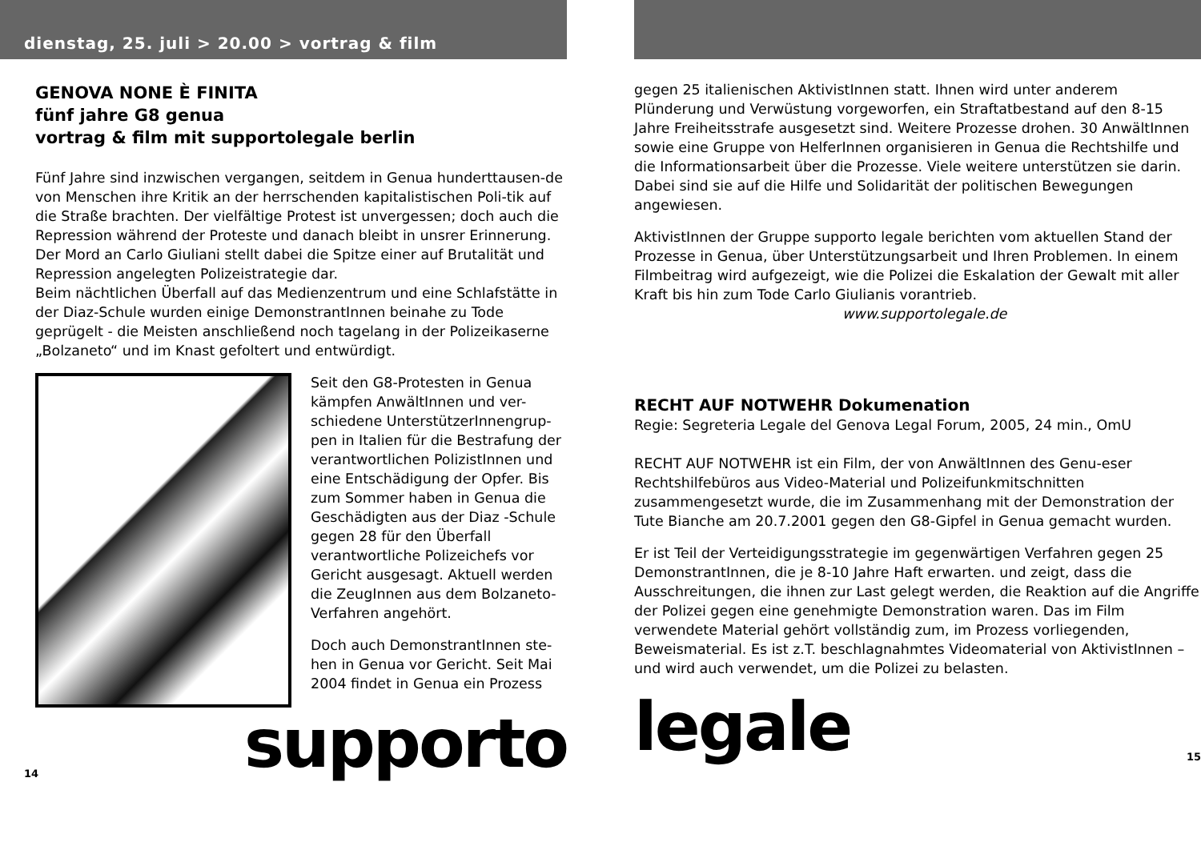dienstag, 25. juli > 20.00 > vortrag & film
GENOVA NONE È FINITA
fünf jahre G8 genua
vortrag & film mit supportolegale berlin
Fünf Jahre sind inzwischen vergangen, seitdem in Genua hunderttausen-de von Menschen ihre Kritik an der herrschenden kapitalistischen Poli-tik auf die Straße brachten. Der vielfältige Protest ist unvergessen; doch auch die Repression während der Proteste und danach bleibt in unsrer Erinnerung. Der Mord an Carlo Giuliani stellt dabei die Spitze einer auf Brutalität und Repression angelegten Polizeistrategie dar.
Beim nächtlichen Überfall auf das Medienzentrum und eine Schlafstätte in der Diaz-Schule wurden einige DemonstrantInnen beinahe zu Tode geprügelt - die Meisten anschließend noch tagelang in der Polizeikaserne „Bolzaneto“ und im Knast gefoltert und entwürdigt.
Seit den G8-Protesten in Genua kämpfen AnwältInnen und ver-schiedene UnterstützerInnengrup-pen in Italien für die Bestrafung der verantwortlichen PolizistInnen und eine Entschädigung der Opfer. Bis zum Sommer haben in Genua die Geschädigten aus der Diaz -Schule gegen 28 für den Überfall verantwortliche Polizeichefs vor Gericht ausgesagt. Aktuell werden die ZeugInnen aus dem Bolzaneto-Verfahren angehört.
Doch auch DemonstrantInnen ste-hen in Genua vor Gericht. Seit Mai 2004 findet in Genua ein Prozess
14 supporto
gegen 25 italienischen AktivistInnen statt. Ihnen wird unter anderem Plünderung und Verwüstung vorgeworfen, ein Straftatbestand auf den 8-15 Jahre Freiheitsstrafe ausgesetzt sind. Weitere Prozesse drohen. 30 AnwältInnen sowie eine Gruppe von HelferInnen organisieren in Genua die Rechtshilfe und die Informationsarbeit über die Prozesse. Viele weitere unterstützen sie darin. Dabei sind sie auf die Hilfe und Solidarität der politischen Bewegungen angewiesen.
AktivistInnen der Gruppe supporto legale berichten vom aktuellen Stand der Prozesse in Genua, über Unterstützungsarbeit und Ihren Problemen. In einem Filmbeitrag wird aufgezeigt, wie die Polizei die Eskalation der Gewalt mit aller Kraft bis hin zum Tode Carlo Giulianis vorantrieb. www.supportolegale.de
RECHT AUF NOTWEHR Dokumenation
Regie: Segreteria Legale del Genova Legal Forum, 2005, 24 min., OmU
RECHT AUF NOTWEHR ist ein Film, der von AnwältInnen des Genu-eser Rechtshilfebüros aus Video-Material und Polizeifunkmitschnitten zusammengesetzt wurde, die im Zusammenhang mit der Demonstration der Tute Bianche am 20.7.2001 gegen den G8-Gipfel in Genua gemacht wurden.
Er ist Teil der Verteidigungsstrategie im gegenwärtigen Verfahren gegen 25 DemonstrantInnen, die je 8-10 Jahre Haft erwarten. und zeigt, dass die Ausschreitungen, die ihnen zur Last gelegt werden, die Reaktion auf die Angriffe der Polizei gegen eine genehmigte Demonstration waren. Das im Film verwendete Material gehört vollständig zum, im Prozess vorliegenden, Beweismaterial. Es ist z.T. beschlagnahmtes Videomaterial von AktivistInnen – und wird auch verwendet, um die Polizei zu belasten.
legale 15